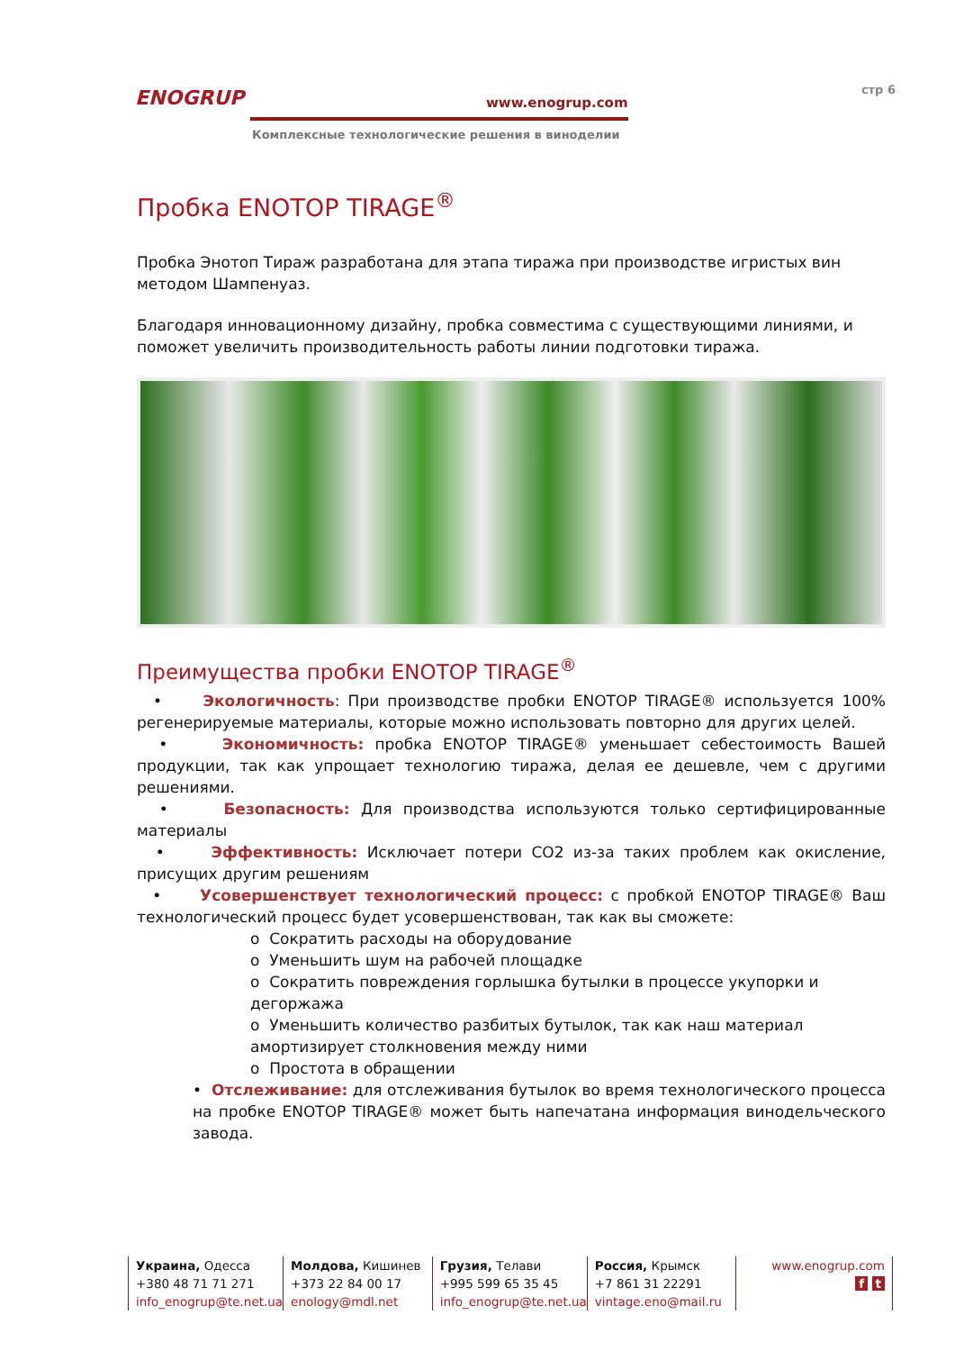ENOGRUP
www.enogrup.com
Комплексные технологические решения в виноделии
стр 6
Пробка ENOTOP TIRAGE<sup>®</sup>
Пробка Энотоп Тираж разработана для этапа тиража при производстве игристых вин методом Шампенуаз.
Благодаря инновационному дизайну, пробка совместима с существующими линиями, и поможет увеличить производительность работы линии подготовки тиража.
Преимущества пробки ENOTOP TIRAGE<sup>®</sup>
• Экологичность: При производстве пробки ENOTOP TIRAGE® используется 100% регенерируемые материалы, которые можно использовать повторно для других целей.
• Экономичность: пробка ENOTOP TIRAGE® уменьшает себестоимость Вашей продукции, так как упрощает технологию тиража, делая ее дешевле, чем с другими решениями.
• Безопасность: Для производства используются только сертифицированные материалы
• Эффективность: Исключает потери CO2 из-за таких проблем как окисление, присущих другим решениям
• Усовершенствует технологический процесс: с пробкой ENOTOP TIRAGE® Ваш технологический процесс будет усовершенствован, так как вы сможете:
o Сократить расходы на оборудование
o Уменьшить шум на рабочей площадке
o Сократить повреждения горлышка бутылки в процессе укупорки и дегоржажа
o Уменьшить количество разбитых бутылок, так как наш материал амортизирует столкновения между ними
o Простота в обращении
• Отслеживание: для отслеживания бутылок во время технологического процесса на пробке ENOTOP TIRAGE® может быть напечатана информация винодельческого завода.
Украина, Одесса
+380 48 71 71 271
info_enogrup@te.net.ua
Молдова, Кишинев
+373 22 84 00 17
enology@mdl.net
Грузия, Телави
+995 599 65 35 45
info_enogrup@te.net.ua
Россия, Крымск
+7 861 31 22291
vintage.eno@mail.ru
www.enogrup.com
f t